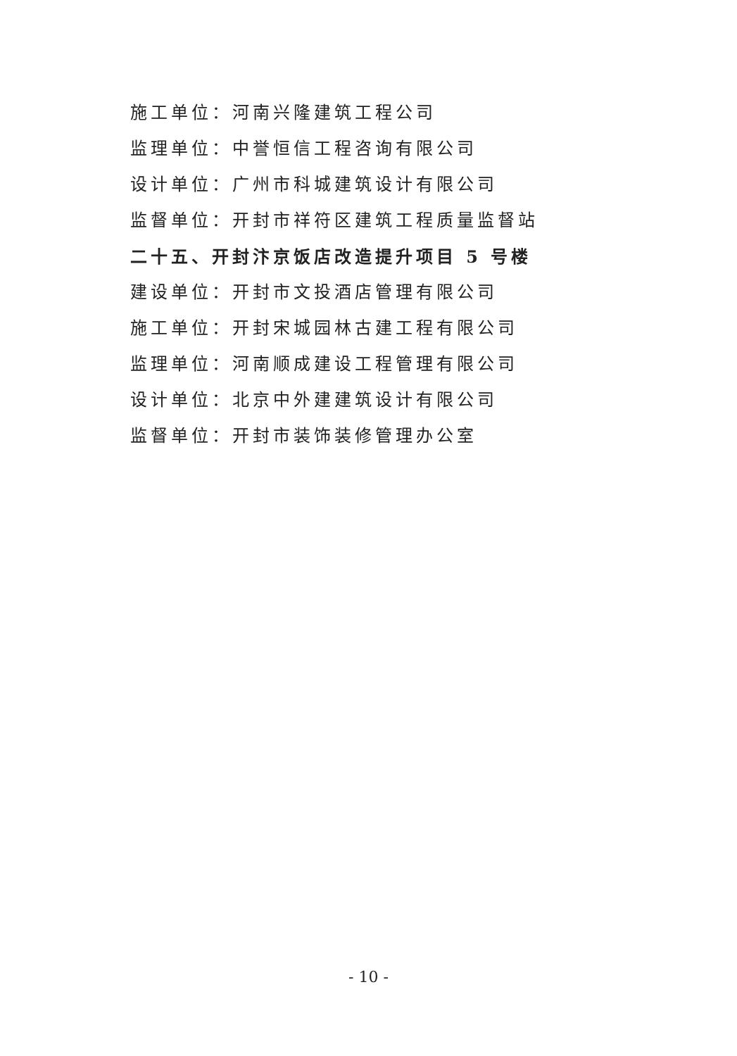施工单位：河南兴隆建筑工程公司
监理单位：中誉恒信工程咨询有限公司
设计单位：广州市科城建筑设计有限公司
监督单位：开封市祥符区建筑工程质量监督站
二十五、开封汴京饭店改造提升项目 5 号楼
建设单位：开封市文投酒店管理有限公司
施工单位：开封宋城园林古建工程有限公司
监理单位：河南顺成建设工程管理有限公司
设计单位：北京中外建建筑设计有限公司
监督单位：开封市装饰装修管理办公室
- 10 -